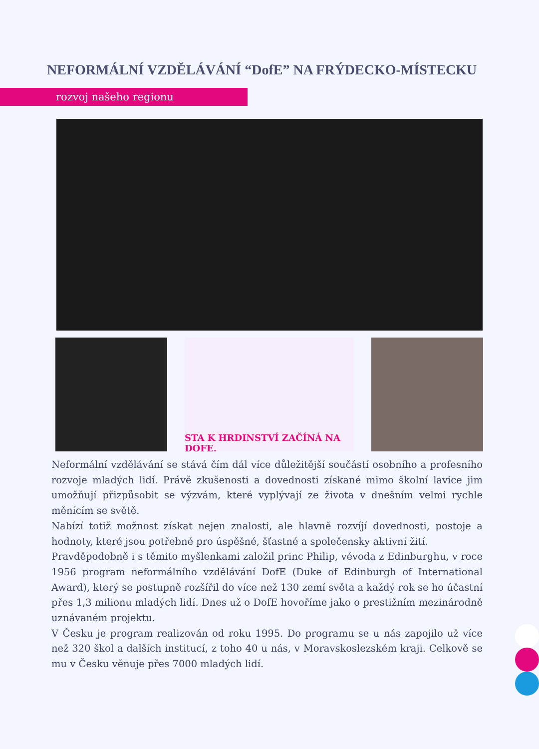NEFORMÁLNÍ VZDĚLÁVÁNÍ “DofE” NA FRÝDECKO-MÍSTECKU
rozvoj našeho regionu
STA K HRDINSTVÍ ZAČÍNÁ NA DOFE.
Neformální vzdělávání se stává čím dál více důležitější součástí osobního a profesního rozvoje mladých lidí. Právě zkušenosti a dovednosti získané mimo školní lavice jim umožňují přizpůsobit se výzvám, které vyplývají ze života v dnešním velmi rychle měnícím se světě.
Nabízí totiž možnost získat nejen znalosti, ale hlavně rozvíjí dovednosti, postoje a hodnoty, které jsou potřebné pro úspěšné, šťastné a společensky aktivní žití.
Pravděpodobně i s těmito myšlenkami založil princ Philip, vévoda z Edinburghu, v roce 1956 program neformálního vzdělávání DofE (Duke of Edinburgh of International Award), který se postupně rozšířil do více než 130 zemí světa a každý rok se ho účastní přes 1,3 milionu mladých lidí. Dnes už o DofE hovoříme jako o prestižním mezinárodně uznávaném projektu.
V Česku je program realizován od roku 1995. Do programu se u nás zapojilo už více než 320 škol a dalších institucí, z toho 40 u nás, v Moravskoslezském kraji. Celkově se mu v Česku věnuje přes 7000 mladých lidí.